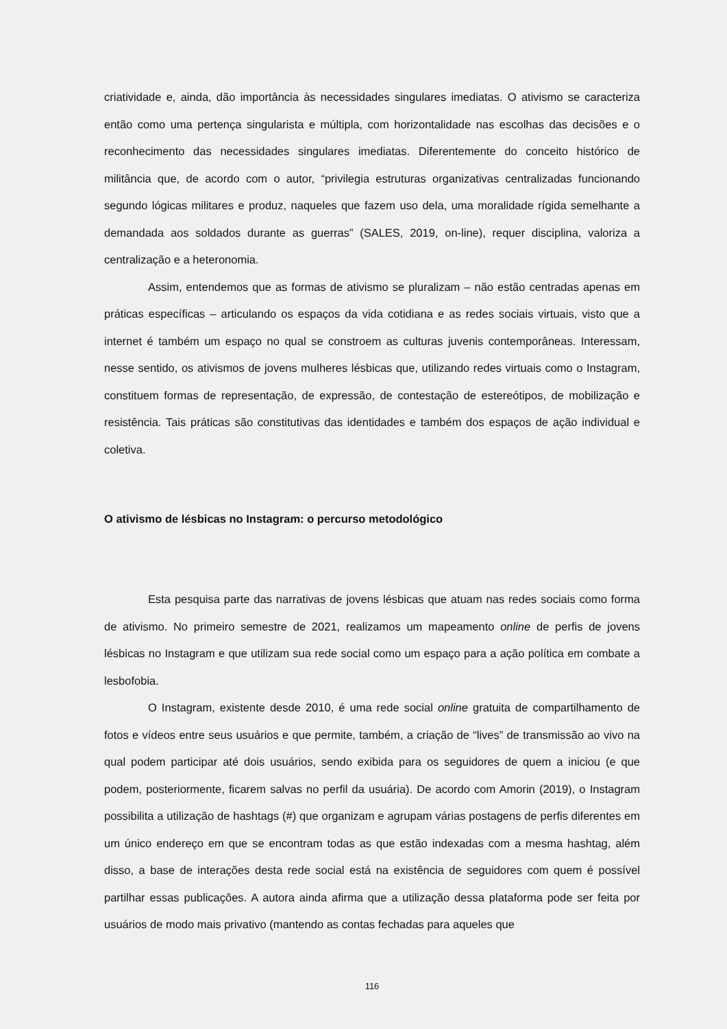criatividade e, ainda, dão importância às necessidades singulares imediatas. O ativismo se caracteriza então como uma pertença singularista e múltipla, com horizontalidade nas escolhas das decisões e o reconhecimento das necessidades singulares imediatas. Diferentemente do conceito histórico de militância que, de acordo com o autor, “privilegia estruturas organizativas centralizadas funcionando segundo lógicas militares e produz, naqueles que fazem uso dela, uma moralidade rígida semelhante a demandada aos soldados durante as guerras” (SALES, 2019, on-line), requer disciplina, valoriza a centralização e a heteronomia.
Assim, entendemos que as formas de ativismo se pluralizam – não estão centradas apenas em práticas específicas – articulando os espaços da vida cotidiana e as redes sociais virtuais, visto que a internet é também um espaço no qual se constroem as culturas juvenis contemporâneas. Interessam, nesse sentido, os ativismos de jovens mulheres lésbicas que, utilizando redes virtuais como o Instagram, constituem formas de representação, de expressão, de contestação de estereótipos, de mobilização e resistência. Tais práticas são constitutivas das identidades e também dos espaços de ação individual e coletiva.
O ativismo de lésbicas no Instagram: o percurso metodológico
Esta pesquisa parte das narrativas de jovens lésbicas que atuam nas redes sociais como forma de ativismo. No primeiro semestre de 2021, realizamos um mapeamento online de perfis de jovens lésbicas no Instagram e que utilizam sua rede social como um espaço para a ação política em combate a lesbofobia.
O Instagram, existente desde 2010, é uma rede social online gratuita de compartilhamento de fotos e vídeos entre seus usuários e que permite, também, a criação de “lives” de transmissão ao vivo na qual podem participar até dois usuários, sendo exibida para os seguidores de quem a iniciou (e que podem, posteriormente, ficarem salvas no perfil da usuária). De acordo com Amorin (2019), o Instagram possibilita a utilização de hashtags (#) que organizam e agrupam várias postagens de perfis diferentes em um único endereço em que se encontram todas as que estão indexadas com a mesma hashtag, além disso, a base de interações desta rede social está na existência de seguidores com quem é possível partilhar essas publicações. A autora ainda afirma que a utilização dessa plataforma pode ser feita por usuários de modo mais privativo (mantendo as contas fechadas para aqueles que
116